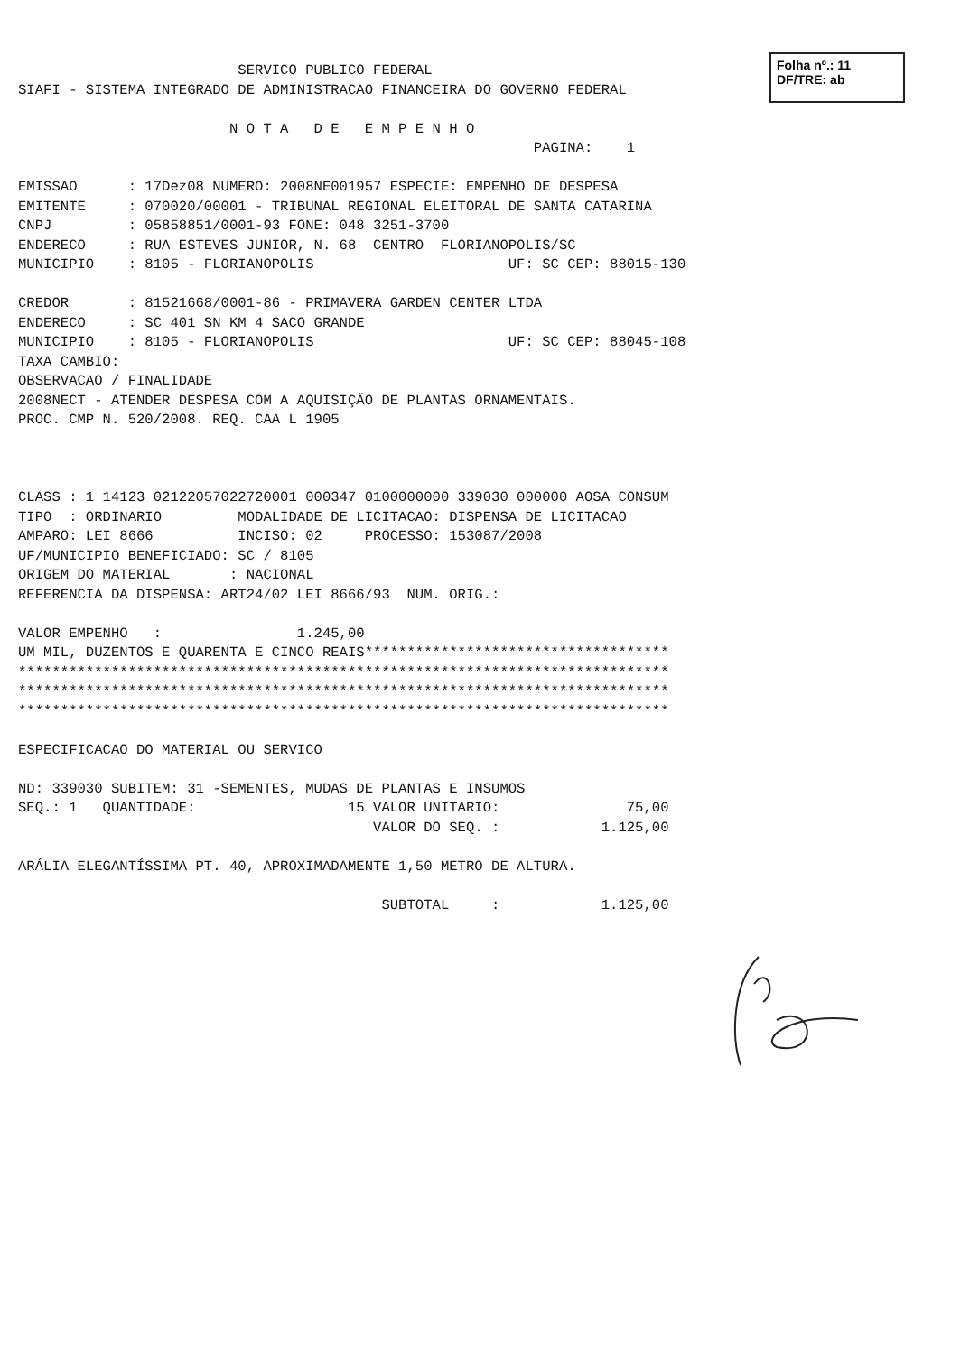Folha nº.: 11
DF/TRE: ab
                          SERVICO PUBLICO FEDERAL
SIAFI - SISTEMA INTEGRADO DE ADMINISTRACAO FINANCEIRA DO GOVERNO FEDERAL

                         N O T A   D E   E M P E N H O
                                                             PAGINA:    1

EMISSAO      : 17Dez08 NUMERO: 2008NE001957 ESPECIE: EMPENHO DE DESPESA
EMITENTE     : 070020/00001 - TRIBUNAL REGIONAL ELEITORAL DE SANTA CATARINA
CNPJ         : 05858851/0001-93 FONE: 048 3251-3700
ENDERECO     : RUA ESTEVES JUNIOR, N. 68  CENTRO  FLORIANOPOLIS/SC
MUNICIPIO    : 8105 - FLORIANOPOLIS                       UF: SC CEP: 88015-130

CREDOR       : 81521668/0001-86 - PRIMAVERA GARDEN CENTER LTDA
ENDERECO     : SC 401 SN KM 4 SACO GRANDE
MUNICIPIO    : 8105 - FLORIANOPOLIS                       UF: SC CEP: 88045-108
TAXA CAMBIO:
OBSERVACAO / FINALIDADE
2008NECT - ATENDER DESPESA COM A AQUISIÇÃO DE PLANTAS ORNAMENTAIS.
PROC. CMP N. 520/2008. REQ. CAA L 1905



CLASS : 1 14123 02122057022720001 000347 0100000000 339030 000000 AOSA CONSUM
TIPO  : ORDINARIO         MODALIDADE DE LICITACAO: DISPENSA DE LICITACAO
AMPARO: LEI 8666          INCISO: 02     PROCESSO: 153087/2008
UF/MUNICIPIO BENEFICIADO: SC / 8105
ORIGEM DO MATERIAL       : NACIONAL
REFERENCIA DA DISPENSA: ART24/02 LEI 8666/93  NUM. ORIG.:

VALOR EMPENHO   :                1.245,00
UM MIL, DUZENTOS E QUARENTA E CINCO REAIS************************************
*****************************************************************************
*****************************************************************************
*****************************************************************************

ESPECIFICACAO DO MATERIAL OU SERVICO

ND: 339030 SUBITEM: 31 -SEMENTES, MUDAS DE PLANTAS E INSUMOS
SEQ.: 1   QUANTIDADE:                  15 VALOR UNITARIO:               75,00
                                          VALOR DO SEQ. :            1.125,00

ARÁLIA ELEGANTÍSSIMA PT. 40, APROXIMADAMENTE 1,50 METRO DE ALTURA.

                                           SUBTOTAL     :            1.125,00